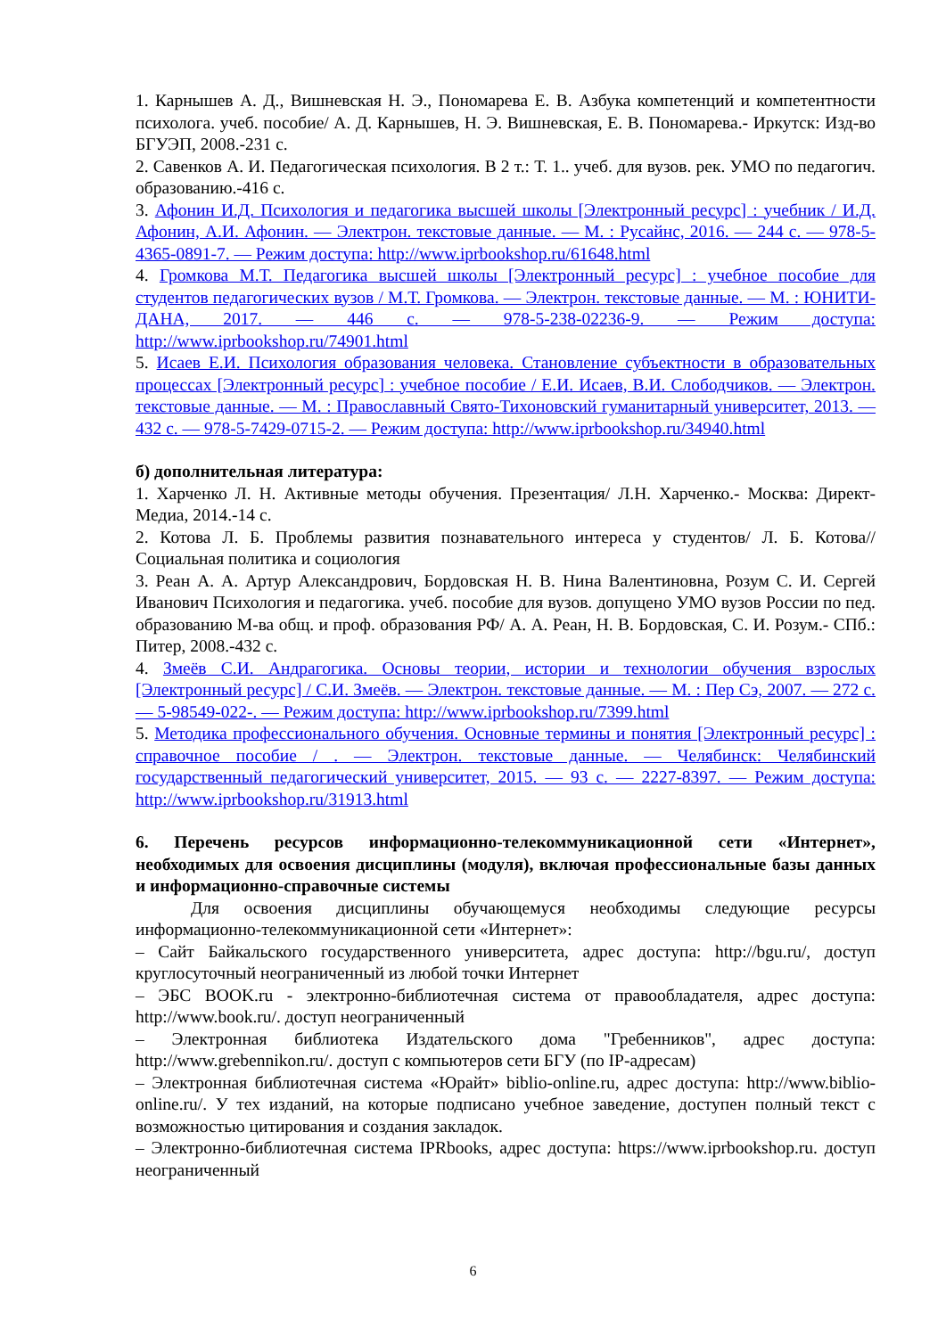1. Карнышев А. Д., Вишневская Н. Э., Пономарева Е. В. Азбука компетенций и компетентности психолога. учеб. пособие/ А. Д. Карнышев, Н. Э. Вишневская, Е. В. Пономарева.- Иркутск: Изд-во БГУЭП, 2008.-231 с.
2. Савенков А. И. Педагогическая психология. В 2 т.: Т. 1.. учеб. для вузов. рек. УМО по педагогич. образованию.-416 с.
3. Афонин И.Д. Психология и педагогика высшей школы [Электронный ресурс] : учебник / И.Д. Афонин, А.И. Афонин. — Электрон. текстовые данные. — М. : Русайнс, 2016. — 244 с. — 978-5-4365-0891-7. — Режим доступа: http://www.iprbookshop.ru/61648.html
4. Громкова М.Т. Педагогика высшей школы [Электронный ресурс] : учебное пособие для студентов педагогических вузов / М.Т. Громкова. — Электрон. текстовые данные. — М. : ЮНИТИ-ДАНА, 2017. — 446 с. — 978-5-238-02236-9. — Режим доступа: http://www.iprbookshop.ru/74901.html
5. Исаев Е.И. Психология образования человека. Становление субъектности в образовательных процессах [Электронный ресурс] : учебное пособие / Е.И. Исаев, В.И. Слободчиков. — Электрон. текстовые данные. — М. : Православный Свято-Тихоновский гуманитарный университет, 2013. — 432 с. — 978-5-7429-0715-2. — Режим доступа: http://www.iprbookshop.ru/34940.html
б) дополнительная литература:
1. Харченко Л. Н. Активные методы обучения. Презентация/ Л.Н. Харченко.- Москва: Директ-Медиа, 2014.-14 с.
2. Котова Л. Б. Проблемы развития познавательного интереса у студентов/ Л. Б. Котова// Социальная политика и социология
3. Реан А. А. Артур Александрович, Бордовская Н. В. Нина Валентиновна, Розум С. И. Сергей Иванович Психология и педагогика. учеб. пособие для вузов. допущено УМО вузов России по пед. образованию М-ва общ. и проф. образования РФ/ А. А. Реан, Н. В. Бордовская, С. И. Розум.- СПб.: Питер, 2008.-432 с.
4. Змеёв С.И. Андрагогика. Основы теории, истории и технологии обучения взрослых [Электронный ресурс] / С.И. Змеёв. — Электрон. текстовые данные. — М. : Пер Сэ, 2007. — 272 с. — 5-98549-022-. — Режим доступа: http://www.iprbookshop.ru/7399.html
5. Методика профессионального обучения. Основные термины и понятия [Электронный ресурс] : справочное пособие / . — Электрон. текстовые данные. — Челябинск: Челябинский государственный педагогический университет, 2015. — 93 с. — 2227-8397. — Режим доступа: http://www.iprbookshop.ru/31913.html
6. Перечень ресурсов информационно-телекоммуникационной сети «Интернет», необходимых для освоения дисциплины (модуля), включая профессиональные базы данных и информационно-справочные системы
Для освоения дисциплины обучающемуся необходимы следующие ресурсы информационно-телекоммуникационной сети «Интернет»:
– Сайт Байкальского государственного университета, адрес доступа: http://bgu.ru/, доступ круглосуточный неограниченный из любой точки Интернет
– ЭБС BOOK.ru - электронно-библиотечная система от правообладателя, адрес доступа: http://www.book.ru/. доступ неограниченный
– Электронная библиотека Издательского дома "Гребенников", адрес доступа: http://www.grebennikon.ru/. доступ с компьютеров сети БГУ (по IP-адресам)
– Электронная библиотечная система «Юрайт» biblio-online.ru, адрес доступа: http://www.biblio-online.ru/. У тех изданий, на которые подписано учебное заведение, доступен полный текст с возможностью цитирования и создания закладок.
– Электронно-библиотечная система IPRbooks, адрес доступа: https://www.iprbookshop.ru. доступ неограниченный
6